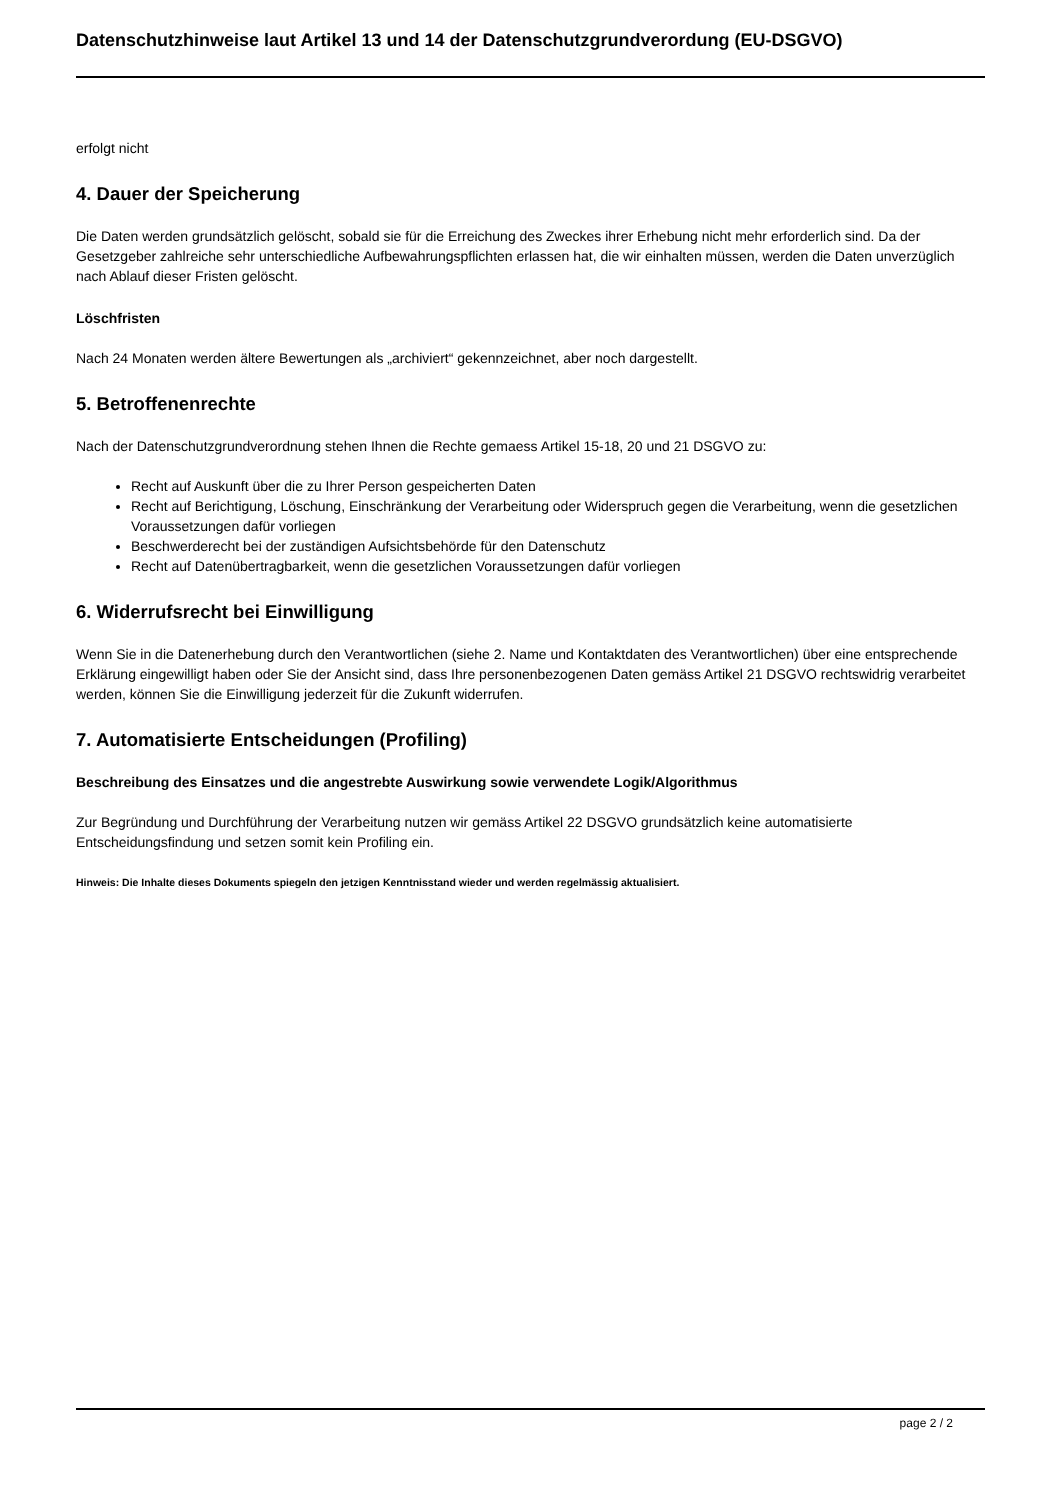Datenschutzhinweise laut Artikel 13 und 14 der Datenschutzgrundverordung (EU-DSGVO)
erfolgt nicht
4. Dauer der Speicherung
Die Daten werden grundsätzlich gelöscht, sobald sie für die Erreichung des Zweckes ihrer Erhebung nicht mehr erforderlich sind. Da der Gesetzgeber zahlreiche sehr unterschiedliche Aufbewahrungspflichten erlassen hat, die wir einhalten müssen, werden die Daten unverzüglich nach Ablauf dieser Fristen gelöscht.
Löschfristen
Nach 24 Monaten werden ältere Bewertungen als „archiviert“ gekennzeichnet, aber noch dargestellt.
5. Betroffenenrechte
Nach der Datenschutzgrundverordnung stehen Ihnen die Rechte gemaess Artikel 15-18, 20 und 21 DSGVO zu:
Recht auf Auskunft über die zu Ihrer Person gespeicherten Daten
Recht auf Berichtigung, Löschung, Einschränkung der Verarbeitung oder Widerspruch gegen die Verarbeitung, wenn die gesetzlichen Voraussetzungen dafür vorliegen
Beschwerderecht bei der zuständigen Aufsichtsbehörde für den Datenschutz
Recht auf Datenübertragbarkeit, wenn die gesetzlichen Voraussetzungen dafür vorliegen
6. Widerrufsrecht bei Einwilligung
Wenn Sie in die Datenerhebung durch den Verantwortlichen (siehe 2. Name und Kontaktdaten des Verantwortlichen) über eine entsprechende Erklärung eingewilligt haben oder Sie der Ansicht sind, dass Ihre personenbezogenen Daten gemäss Artikel 21 DSGVO rechtswidrig verarbeitet werden, können Sie die Einwilligung jederzeit für die Zukunft widerrufen.
7. Automatisierte Entscheidungen (Profiling)
Beschreibung des Einsatzes und die angestrebte Auswirkung sowie verwendete Logik/Algorithmus
Zur Begründung und Durchführung der Verarbeitung nutzen wir gemäss Artikel 22 DSGVO grundsätzlich keine automatisierte Entscheidungsfindung und setzen somit kein Profiling ein.
Hinweis: Die Inhalte dieses Dokuments spiegeln den jetzigen Kenntnisstand wieder und werden regelmässig aktualisiert.
page 2 / 2